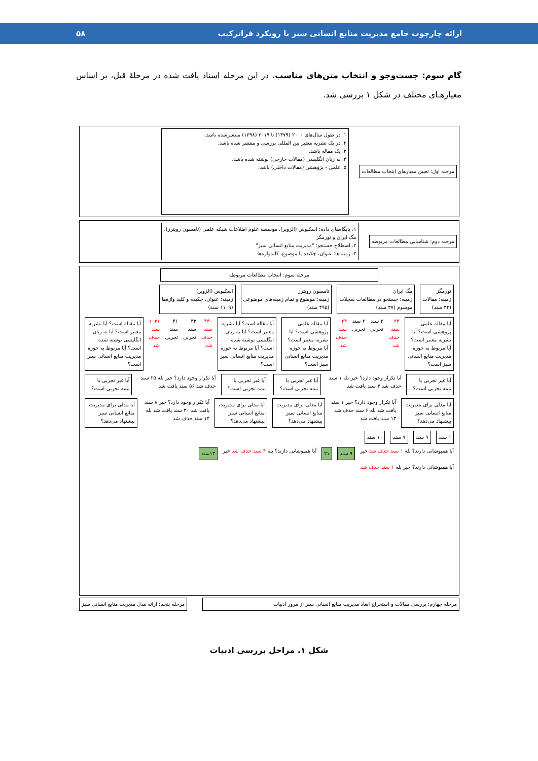ارائه چارچوب جامع مدیریت منابع انسانی سبز با رویکرد فراترکیب ۵۸
گام سوم: جست‌وجو و انتخاب متن‌های مناسب. در این مرحله اسناد یافت شده در مرحلهٔ قبل، بر اساس معیارهـای مختلف در شکل ۱ بررسی شد.
مرحله اول: تعیین معیارهای انتخاب مطالعات
۱. در طول سال‌های ۲۰۰۰ (۱۳۷۹) تا ۲۰۱۹ (۱۳۹۸) منتشرشده باشد.
۲. در یک نشریه معتبر بین المللی بررسی و منتشر شده باشد.
۳. یک مقاله باشد.
۴. به زبان انگلیسی (مقالات خارجی) نوشته شده باشد.
۵. علمی - پژوهشی (مقالات داخلی) باشد.
مرحله دوم: شناسایی مطالعات مربوطه
۱. پایگاه‌های داده: اسکپوس (الزویر)، موسسه علوم اطلاعات شبکه علمی (تامسون رویترز)، مگ ایران و نورمگز
۲. اصطلاح جستجو: "مدیریت منابع انسانی سبز"
۳. زمینه‌ها: عنوان، چکیده یا موضوع، کلیدواژه‌ها
مرحله سوم: انتخاب مطالعات مربوطه
نورمگز
زمینه: مقالات
(۳۲ سند)
مگ ایران
زمینه: جستجو در مطالعات سجلات
موسوم (۳۷ سند)
تامسون رویترز
زمینه: موضوع و تمام زمینه‌های موضوعی
(۴۹۵ سند)
اسکپوس (الزویر)
زمینه: عنوان، چکیده و کلید واژه‌ها
(۱۱۰۹ سند)
آیا مقاله علمی پژوهشی است؟ آیا نشریه معتبر است؟ آیا مربوط به حوزه مدیریت منابع انسانی سبز است؟
۲۳ سند حذف شد ۲ سند تجربی ۲ سند تجربی ۲۴ سند حذف شد
آیا مقاله علمی پژوهشی است؟ آیا نشریه معتبر است؟ آیا مربوط به حوزه مدیریت منابع انسانی سبز است؟
آیا مقاله است؟ آیا نشریه معتبر است؟ آیا به زبان انگلیسی نوشته شده است؟ آیا مربوط به حوزه مدیریت منابع انسانی سبز است؟
۴۴۰ سند حذف شد ۳۳ سند تجربی ۴۱ سند تجربی ۱۰۳۱ سند حذف شد
آیا مقاله است؟ آیا نشریه معتبر است؟ آیا به زبان انگلیسی نوشته شده است؟ آیا مربوط به حوزه مدیریت منابع انسانی سبز است؟
آیا غیر تجربی یا نیمه تجربی است؟
آیا تکرار وجود دارد؟ خیر بله ۱ سند حذف شد ۳ سند یافت شد
آیا غیر تجربی یا نیمه تجربی است؟
آیا غیر تجربی یا نیمه تجربی است؟
آیا تکرار وجود دارد؟ خیر بله ۲۵ سند حذف شد ۵۶ سند یافت شد
آیا غیر تجربی یا نیمه تجربی است؟
آیا مدلی برای مدیریت منابع انسانی سبز پیشنهاد می‌دهد؟
آیا تکرار وجود دارد؟ خیر ۱ سند یافت شد بله ۶ سند حذف شد ۱۳ سند یافت شد
آیا مدلی برای مدیریت منابع انسانی سبز پیشنهاد می‌دهد؟
آیا مدلی برای مدیریت منابع انسانی سبز پیشنهاد می‌دهد؟
آیا تکرار وجود دارد؟ خیر ۸ سند یافت شد ۳۰ سند یافت شد بله ۱۴ سند حذف شد
آیا مدلی برای مدیریت منابع انسانی سبز پیشنهاد می‌دهد؟
۱ سند ۹ سند ۷ سند ۱۰ سند
آیا همپوشانی دارند؟ بله ۱ سند حذف شد خیر
۹ سند ۲۱
آیا همپوشانی دارند؟ بله ۴ سند حذف شد خیر
۱۳سند
آیا همپوشانی دارند؟ خیر بله ۱ سند حذف شد
مرحله چهارم: بررسی مقالات و استخراج ابعاد مدیریت منابع انسانی سبز از مرور ادبیات
مرحله پنجم: ارائه مدل مدیریت منابع انسانی سبز
شکل ۱. مراحل بررسی ادبیات